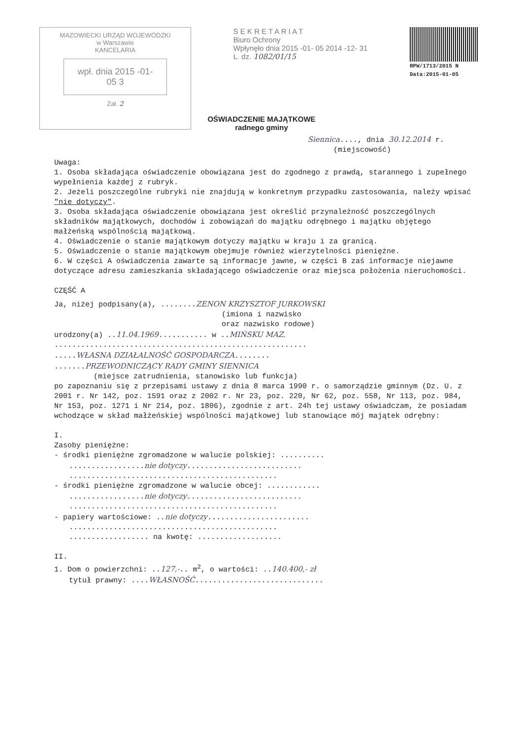MAZOWIECKI URZĄD WOJEWÓDZKI
w Warszawie
KANCELARIA
wpł. dnia 2015 -01- 05 3
Zał. 2
S E K R E T A R I A T
Biuro Ochrony
Wpłynęło dnia 2015 -01- 05 2014 -12- 31
L. dz. 1082/01/15
RPW/1713/2015 N
Data:2015-01-05
OŚWIADCZENIE MAJĄTKOWE
radnego gminy
Siennica...., dnia 30.12.2014 r.
(miejscowość)
Uwaga:
1. Osoba składająca oświadczenie obowiązana jest do zgodnego z prawdą, starannego i zupełnego wypełnienia każdej z rubryk.
2. Jeżeli poszczególne rubryki nie znajdują w konkretnym przypadku zastosowania, należy wpisać "nie dotyczy".
3. Osoba składająca oświadczenie obowiązana jest określić przynależność poszczególnych składników majątkowych, dochodów i zobowiązań do majątku odrębnego i majątku objętego małżeńską wspólnością majątkową.
4. Oświadczenie o stanie majątkowym dotyczy majątku w kraju i za granicą.
5. Oświadczenie o stanie majątkowym obejmuje również wierzytelności pieniężne.
6. W części A oświadczenia zawarte są informacje jawne, w części B zaś informacje niejawne dotyczące adresu zamieszkania składającego oświadczenie oraz miejsca położenia nieruchomości.
CZĘŚĆ A
Ja, niżej podpisany(a), ........ZENON KRZYSZTOF JURKOWSKI
(imiona i nazwisko
oraz nazwisko rodowe)
urodzony(a) ..11.04.1969........... w ..MIŃSKU MAZ.
.........................................................
.....WŁASNA DZIAŁALNOŚĆ GOSPODARCZA........
.......PRZEWODNICZĄCY RADY GMINY SIENNICA
(miejsce zatrudnienia, stanowisko lub funkcja)
po zapoznaniu się z przepisami ustawy z dnia 8 marca 1990 r. o samorządzie gminnym (Dz. U. z 2001 r. Nr 142, poz. 1591 oraz z 2002 r. Nr 23, poz. 220, Nr 62, poz. 558, Nr 113, poz. 984, Nr 153, poz. 1271 i Nr 214, poz. 1806), zgodnie z art. 24h tej ustawy oświadczam, że posiadam wchodzące w skład małżeńskiej wspólności majątkowej lub stanowiące mój majątek odrębny:
I.
Zasoby pieniężne:
- środki pieniężne zgromadzone w walucie polskiej: ..........
.................nie dotyczy..........................
...............................................
- środki pieniężne zgromadzone w walucie obcej: ............
.................nie dotyczy..........................
...............................................
- papiery wartościowe: ..nie dotyczy.......................
...............................................
.................. na kwotę: ...................
II.
1. Dom o powierzchni: ..127,-.. m<sup>2</sup>, o wartości: ..140.400,- zł
tytuł prawny: ....WŁASNOŚĆ.............................